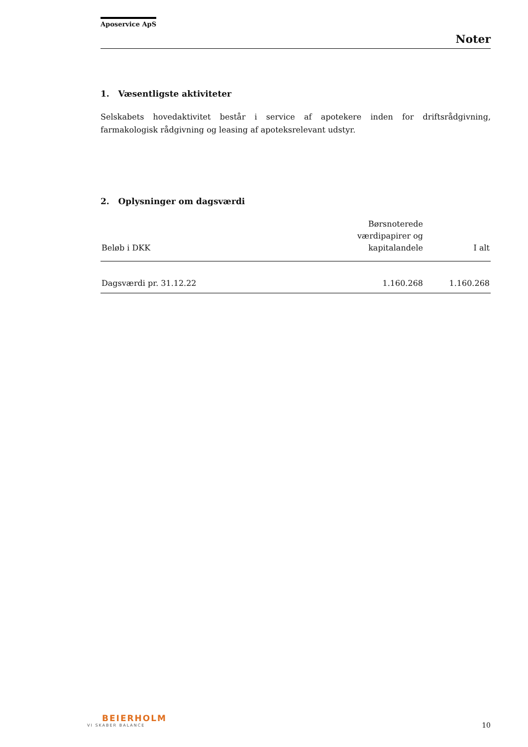Aposervice ApS
Noter
1. Væsentligste aktiviteter
Selskabets hovedaktivitet består i service af apotekere inden for driftsrådgivning, farmakologisk rådgivning og leasing af apoteksrelevant udstyr.
2. Oplysninger om dagsværdi
| Beløb i DKK | Børsnoterede værdipapirer og kapitalandele | I alt |
| --- | --- | --- |
| Dagsværdi pr. 31.12.22 | 1.160.268 | 1.160.268 |
BEIERHOLM
VI SKABER BALANCE
10